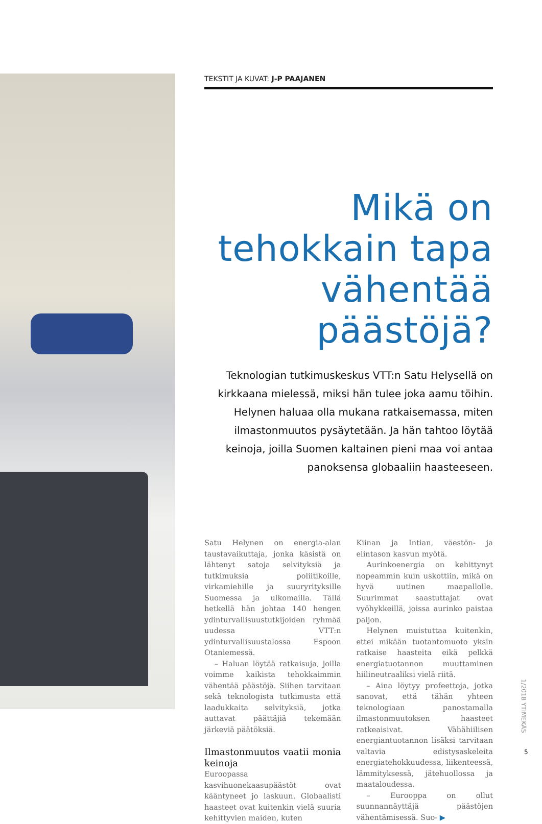TEKSTIT JA KUVAT: J-P PAAJANEN
Mikä on tehokkain tapa vähentää päästöjä?
Teknologian tutkimuskeskus VTT:n Satu Helysellä on kirkkaana mielessä, miksi hän tulee joka aamu töihin. Helynen haluaa olla mukana ratkaisemassa, miten ilmastonmuutos pysäytetään. Ja hän tahtoo löytää keinoja, joilla Suomen kaltainen pieni maa voi antaa panoksensa globaaliin haasteeseen.
Satu Helynen on energia-alan taustavaikuttaja, jonka käsistä on lähtenyt satoja selvityksiä ja tutkimuksia poliitikoille, virkamiehille ja suuryrityksille Suomessa ja ulkomailla. Tällä hetkellä hän johtaa 140 hengen ydinturvallisuustutkijoiden ryhmää uudessa VTT:n ydinturvallisuustalossa Espoon Otaniemessä.
– Haluan löytää ratkaisuja, joilla voimme kaikista tehokkaimmin vähentää päästöjä. Siihen tarvitaan sekä teknologista tutkimusta että laadukkaita selvityksiä, jotka auttavat päättäjiä tekemään järkeviä päätöksiä.
Ilmastonmuutos vaatii monia keinoja
Euroopassa kasvihuonekaasupäästöt ovat kääntyneet jo laskuun. Globaalisti haasteet ovat kuitenkin vielä suuria kehittyvien maiden, kuten
Kiinan ja Intian, väestön- ja elintason kasvun myötä.
Aurinkoenergia on kehittynyt nopeammin kuin uskottiin, mikä on hyvä uutinen maapallolle. Suurimmat saastuttajat ovat vyöhykkeillä, joissa aurinko paistaa paljon.
Helynen muistuttaa kuitenkin, ettei mikään tuotantomuoto yksin ratkaise haasteita eikä pelkkä energiatuotannon muuttaminen hiilineutraaliksi vielä riitä.
– Aina löytyy profeettoja, jotka sanovat, että tähän yhteen teknologiaan panostamalla ilmastonmuutoksen haasteet ratkeaisivat. Vähähiilisen energiantuotannon lisäksi tarvitaan valtavia edistysaskeleita energiatehokkuudessa, liikenteessä, lämmityksessä, jätehuollossa ja maataloudessa.
– Eurooppa on ollut suunnannäyttäjä päästöjen vähentämisessä. Suo- ▶
1/2018 YTIMEKÄS
5